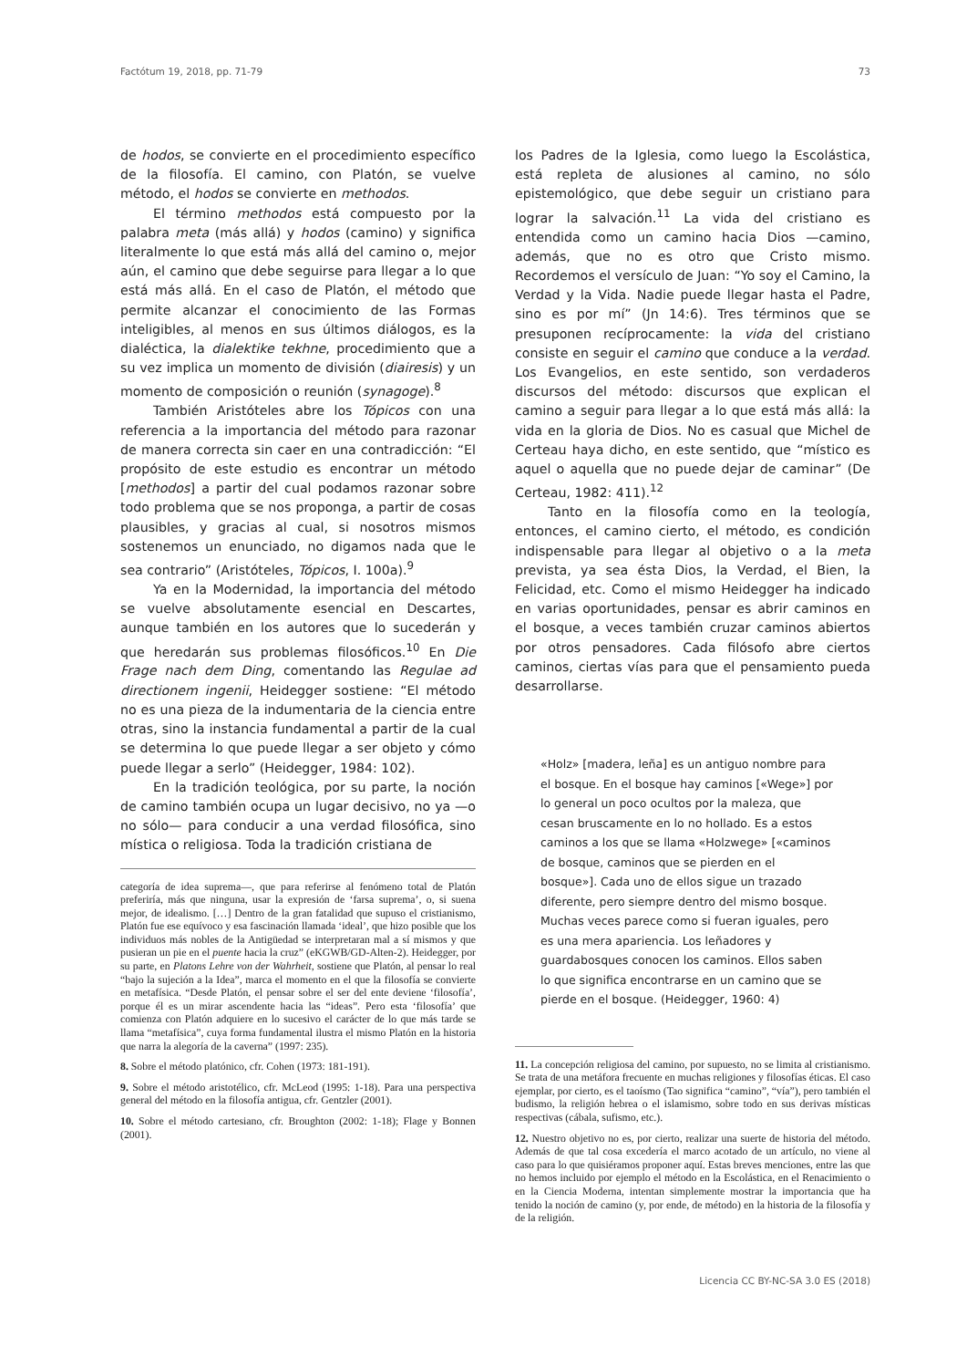Factótum 19, 2018, pp. 71-79 73
de hodos, se convierte en el procedimiento específico de la filosofía. El camino, con Platón, se vuelve método, el hodos se convierte en methodos.
El término methodos está compuesto por la palabra meta (más allá) y hodos (camino) y significa literalmente lo que está más allá del camino o, mejor aún, el camino que debe seguirse para llegar a lo que está más allá. En el caso de Platón, el método que permite alcanzar el conocimiento de las Formas inteligibles, al menos en sus últimos diálogos, es la dialéctica, la dialektike tekhne, procedimiento que a su vez implica un momento de división (diairesis) y un momento de composición o reunión (synagoge).<sup>8</sup>
También Aristóteles abre los Tópicos con una referencia a la importancia del método para razonar de manera correcta sin caer en una contradicción: “El propósito de este estudio es encontrar un método [methodos] a partir del cual podamos razonar sobre todo problema que se nos proponga, a partir de cosas plausibles, y gracias al cual, si nosotros mismos sostenemos un enunciado, no digamos nada que le sea contrario” (Aristóteles, Tópicos, I. 100a).<sup>9</sup>
Ya en la Modernidad, la importancia del método se vuelve absolutamente esencial en Descartes, aunque también en los autores que lo sucederán y que heredarán sus problemas filosóficos.<sup>10</sup> En Die Frage nach dem Ding, comentando las Regulae ad directionem ingenii, Heidegger sostiene: “El método no es una pieza de la indumentaria de la ciencia entre otras, sino la instancia fundamental a partir de la cual se determina lo que puede llegar a ser objeto y cómo puede llegar a serlo” (Heidegger, 1984: 102).
En la tradición teológica, por su parte, la noción de camino también ocupa un lugar decisivo, no ya —o no sólo— para conducir a una verdad filosófica, sino mística o religiosa. Toda la tradición cristiana de
categoría de idea suprema—, que para referirse al fenómeno total de Platón preferiría, más que ninguna, usar la expresión de ‘farsa suprema’, o, si suena mejor, de idealismo. […] Dentro de la gran fatalidad que supuso el cristianismo, Platón fue ese equívoco y esa fascinación llamada ‘ideal’, que hizo posible que los individuos más nobles de la Antigüedad se interpretaran mal a sí mismos y que pusieran un pie en el puente hacia la cruz” (eKGWB/GD-Alten-2). Heidegger, por su parte, en Platons Lehre von der Wahrheit, sostiene que Platón, al pensar lo real “bajo la sujeción a la Idea”, marca el momento en el que la filosofía se convierte en metafísica. “Desde Platón, el pensar sobre el ser del ente deviene ‘filosofía’, porque él es un mirar ascendente hacia las “ideas”. Pero esta ‘filosofía’ que comienza con Platón adquiere en lo sucesivo el carácter de lo que más tarde se llama “metafísica”, cuya forma fundamental ilustra el mismo Platón en la historia que narra la alegoría de la caverna” (1997: 235).
8. Sobre el método platónico, cfr. Cohen (1973: 181-191).
9. Sobre el método aristotélico, cfr. McLeod (1995: 1-18). Para una perspectiva general del método en la filosofía antigua, cfr. Gentzler (2001).
10. Sobre el método cartesiano, cfr. Broughton (2002: 1-18); Flage y Bonnen (2001).
los Padres de la Iglesia, como luego la Escolástica, está repleta de alusiones al camino, no sólo epistemológico, que debe seguir un cristiano para lograr la salvación.<sup>11</sup> La vida del cristiano es entendida como un camino hacia Dios —camino, además, que no es otro que Cristo mismo. Recordemos el versículo de Juan: “Yo soy el Camino, la Verdad y la Vida. Nadie puede llegar hasta el Padre, sino es por mí” (Jn 14:6). Tres términos que se presuponen recíprocamente: la vida del cristiano consiste en seguir el camino que conduce a la verdad. Los Evangelios, en este sentido, son verdaderos discursos del método: discursos que explican el camino a seguir para llegar a lo que está más allá: la vida en la gloria de Dios. No es casual que Michel de Certeau haya dicho, en este sentido, que “místico es aquel o aquella que no puede dejar de caminar” (De Certeau, 1982: 411).<sup>12</sup>
Tanto en la filosofía como en la teología, entonces, el camino cierto, el método, es condición indispensable para llegar al objetivo o a la meta prevista, ya sea ésta Dios, la Verdad, el Bien, la Felicidad, etc. Como el mismo Heidegger ha indicado en varias oportunidades, pensar es abrir caminos en el bosque, a veces también cruzar caminos abiertos por otros pensadores. Cada filósofo abre ciertos caminos, ciertas vías para que el pensamiento pueda desarrollarse.
«Holz» [madera, leña] es un antiguo nombre para el bosque. En el bosque hay caminos [«Wege»] por lo general un poco ocultos por la maleza, que cesan bruscamente en lo no hollado. Es a estos caminos a los que se llama «Holzwege» [«caminos de bosque, caminos que se pierden en el bosque»]. Cada uno de ellos sigue un trazado diferente, pero siempre dentro del mismo bosque. Muchas veces parece como si fueran iguales, pero es una mera apariencia. Los leñadores y guardabosques conocen los caminos. Ellos saben lo que significa encontrarse en un camino que se pierde en el bosque. (Heidegger, 1960: 4)
11. La concepción religiosa del camino, por supuesto, no se limita al cristianismo. Se trata de una metáfora frecuente en muchas religiones y filosofías éticas. El caso ejemplar, por cierto, es el taoísmo (Tao significa “camino”, “vía”), pero también el budismo, la religión hebrea o el islamismo, sobre todo en sus derivas místicas respectivas (cábala, sufismo, etc.).
12. Nuestro objetivo no es, por cierto, realizar una suerte de historia del método. Además de que tal cosa excedería el marco acotado de un artículo, no viene al caso para lo que quisiéramos proponer aquí. Estas breves menciones, entre las que no hemos incluido por ejemplo el método en la Escolástica, en el Renacimiento o en la Ciencia Moderna, intentan simplemente mostrar la importancia que ha tenido la noción de camino (y, por ende, de método) en la historia de la filosofía y de la religión.
Licencia CC BY-NC-SA 3.0 ES (2018)